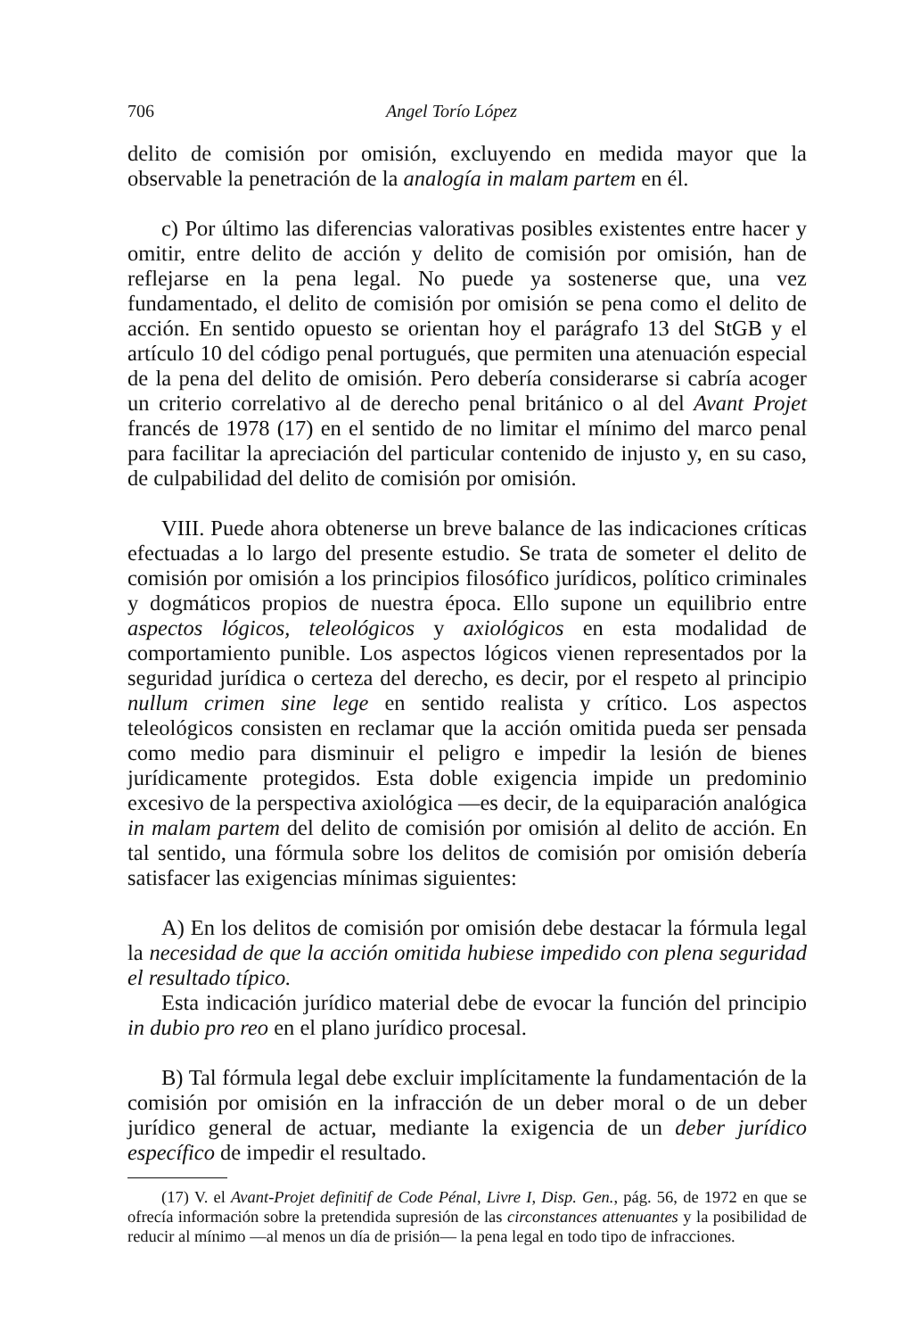706 Angel Torío López
delito de comisión por omisión, excluyendo en medida mayor que la observable la penetración de la analogía in malam partem en él.
c) Por último las diferencias valorativas posibles existentes entre hacer y omitir, entre delito de acción y delito de comisión por omisión, han de reflejarse en la pena legal. No puede ya sostenerse que, una vez fundamentado, el delito de comisión por omisión se pena como el delito de acción. En sentido opuesto se orientan hoy el parágrafo 13 del StGB y el artículo 10 del código penal portugués, que permiten una atenuación especial de la pena del delito de omisión. Pero debería considerarse si cabría acoger un criterio correlativo al de derecho penal británico o al del Avant Projet francés de 1978 (17) en el sentido de no limitar el mínimo del marco penal para facilitar la apreciación del particular contenido de injusto y, en su caso, de culpabilidad del delito de comisión por omisión.
VIII. Puede ahora obtenerse un breve balance de las indicaciones críticas efectuadas a lo largo del presente estudio. Se trata de someter el delito de comisión por omisión a los principios filosófico jurídicos, político criminales y dogmáticos propios de nuestra época. Ello supone un equilibrio entre aspectos lógicos, teleológicos y axiológicos en esta modalidad de comportamiento punible. Los aspectos lógicos vienen representados por la seguridad jurídica o certeza del derecho, es decir, por el respeto al principio nullum crimen sine lege en sentido realista y crítico. Los aspectos teleológicos consisten en reclamar que la acción omitida pueda ser pensada como medio para disminuir el peligro e impedir la lesión de bienes jurídicamente protegidos. Esta doble exigencia impide un predominio excesivo de la perspectiva axiológica —es decir, de la equiparación analógica in malam partem del delito de comisión por omisión al delito de acción. En tal sentido, una fórmula sobre los delitos de comisión por omisión debería satisfacer las exigencias mínimas siguientes:
A) En los delitos de comisión por omisión debe destacar la fórmula legal la necesidad de que la acción omitida hubiese impedido con plena seguridad el resultado típico.
Esta indicación jurídico material debe de evocar la función del principio in dubio pro reo en el plano jurídico procesal.
B) Tal fórmula legal debe excluir implícitamente la fundamentación de la comisión por omisión en la infracción de un deber moral o de un deber jurídico general de actuar, mediante la exigencia de un deber jurídico específico de impedir el resultado.
(17) V. el Avant-Projet definitif de Code Pénal, Livre I, Disp. Gen., pág. 56, de 1972 en que se ofrecía información sobre la pretendida supresión de las circonstances attenuantes y la posibilidad de reducir al mínimo —al menos un día de prisión— la pena legal en todo tipo de infracciones.